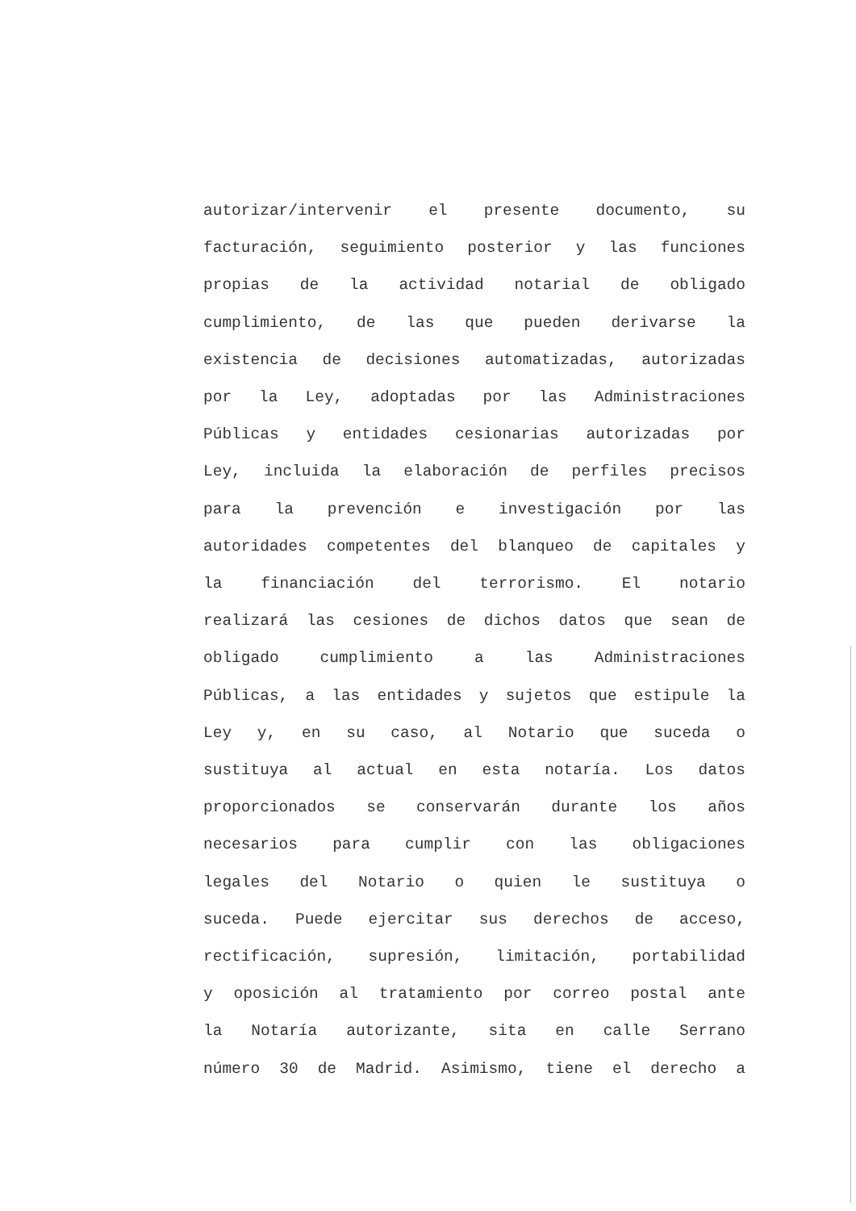autorizar/intervenir el presente documento, su
facturación, seguimiento posterior y las funciones
propias de la actividad notarial de obligado
cumplimiento, de las que pueden derivarse la
existencia de decisiones automatizadas, autorizadas
por la Ley, adoptadas por las Administraciones
Públicas y entidades cesionarias autorizadas por
Ley, incluida la elaboración de perfiles precisos
para la prevención e investigación por las
autoridades competentes del blanqueo de capitales y
la financiación del terrorismo. El notario
realizará las cesiones de dichos datos que sean de
obligado cumplimiento a las Administraciones
Públicas, a las entidades y sujetos que estipule la
Ley y, en su caso, al Notario que suceda o
sustituya al actual en esta notaría. Los datos
proporcionados se conservarán durante los años
necesarios para cumplir con las obligaciones
legales del Notario o quien le sustituya o
suceda. Puede ejercitar sus derechos de acceso,
rectificación, supresión, limitación, portabilidad
y oposición al tratamiento por correo postal ante
la Notaría autorizante, sita en calle Serrano
número 30 de Madrid. Asimismo, tiene el derecho a